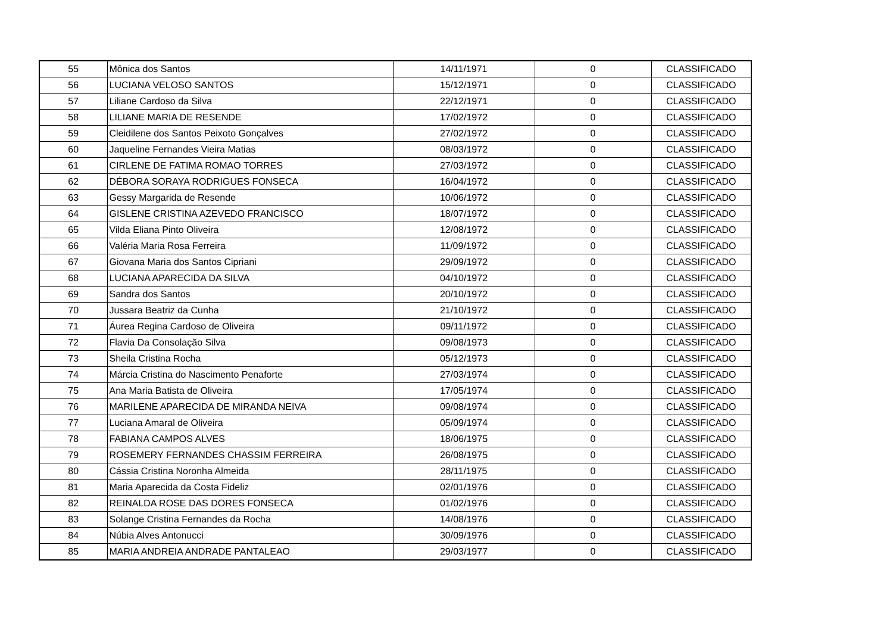| 55 | Mônica dos Santos | 14/11/1971 | 0 | CLASSIFICADO |
| 56 | LUCIANA VELOSO SANTOS | 15/12/1971 | 0 | CLASSIFICADO |
| 57 | Liliane Cardoso da Silva | 22/12/1971 | 0 | CLASSIFICADO |
| 58 | LILIANE MARIA DE RESENDE | 17/02/1972 | 0 | CLASSIFICADO |
| 59 | Cleidilene dos Santos Peixoto Gonçalves | 27/02/1972 | 0 | CLASSIFICADO |
| 60 | Jaqueline Fernandes Vieira Matias | 08/03/1972 | 0 | CLASSIFICADO |
| 61 | CIRLENE DE FATIMA ROMAO TORRES | 27/03/1972 | 0 | CLASSIFICADO |
| 62 | DÉBORA SORAYA RODRIGUES FONSECA | 16/04/1972 | 0 | CLASSIFICADO |
| 63 | Gessy Margarida de Resende | 10/06/1972 | 0 | CLASSIFICADO |
| 64 | GISLENE CRISTINA AZEVEDO FRANCISCO | 18/07/1972 | 0 | CLASSIFICADO |
| 65 | Vilda Eliana Pinto Oliveira | 12/08/1972 | 0 | CLASSIFICADO |
| 66 | Valéria Maria Rosa Ferreira | 11/09/1972 | 0 | CLASSIFICADO |
| 67 | Giovana Maria dos Santos Cipriani | 29/09/1972 | 0 | CLASSIFICADO |
| 68 | LUCIANA APARECIDA DA SILVA | 04/10/1972 | 0 | CLASSIFICADO |
| 69 | Sandra dos Santos | 20/10/1972 | 0 | CLASSIFICADO |
| 70 | Jussara Beatriz da Cunha | 21/10/1972 | 0 | CLASSIFICADO |
| 71 | Áurea Regina Cardoso de Oliveira | 09/11/1972 | 0 | CLASSIFICADO |
| 72 | Flavia Da Consolação Silva | 09/08/1973 | 0 | CLASSIFICADO |
| 73 | Sheila Cristina Rocha | 05/12/1973 | 0 | CLASSIFICADO |
| 74 | Márcia Cristina do Nascimento Penaforte | 27/03/1974 | 0 | CLASSIFICADO |
| 75 | Ana Maria Batista de Oliveira | 17/05/1974 | 0 | CLASSIFICADO |
| 76 | MARILENE APARECIDA DE MIRANDA NEIVA | 09/08/1974 | 0 | CLASSIFICADO |
| 77 | Luciana Amaral de Oliveira | 05/09/1974 | 0 | CLASSIFICADO |
| 78 | FABIANA CAMPOS ALVES | 18/06/1975 | 0 | CLASSIFICADO |
| 79 | ROSEMERY FERNANDES CHASSIM FERREIRA | 26/08/1975 | 0 | CLASSIFICADO |
| 80 | Cássia Cristina Noronha Almeida | 28/11/1975 | 0 | CLASSIFICADO |
| 81 | Maria Aparecida da Costa Fideliz | 02/01/1976 | 0 | CLASSIFICADO |
| 82 | REINALDA ROSE DAS DORES FONSECA | 01/02/1976 | 0 | CLASSIFICADO |
| 83 | Solange Cristina Fernandes da Rocha | 14/08/1976 | 0 | CLASSIFICADO |
| 84 | Núbia Alves Antonucci | 30/09/1976 | 0 | CLASSIFICADO |
| 85 | MARIA ANDREIA ANDRADE PANTALEAO | 29/03/1977 | 0 | CLASSIFICADO |